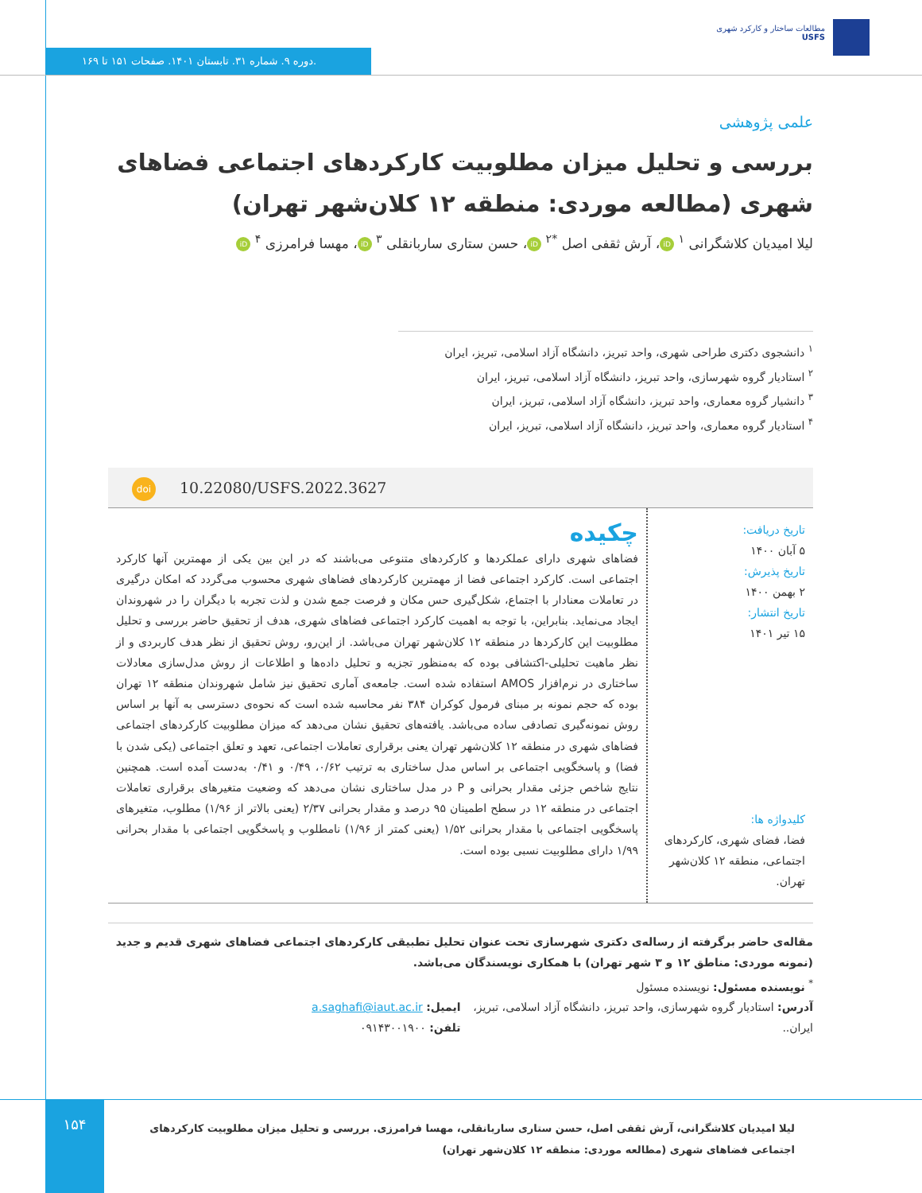مطالعات ساختار و کارکرد شهری
USFS
دوره ۹. شماره ۳۱. تابستان ۱۴۰۱. صفحات ۱۵۱ تا ۱۶۹.
علمی پژوهشی
بررسی و تحلیل میزان مطلوبیت کارکردهای اجتماعی فضاهای شهری (مطالعه موردی: منطقه ۱۲ کلان‌شهر تهران)
لیلا امیدیان کلاشگرانی <sup>۱</sup> iD ، آرش ثقفی اصل <sup>*۲</sup> iD ، حسن ستاری ساربانقلی <sup>۳</sup> iD ، مهسا فرامرزی <sup>۴</sup> iD
<sup>۱</sup> دانشجوی دکتری طراحی شهری، واحد تبریز، دانشگاه آزاد اسلامی، تبریز، ایران
<sup>۲</sup> استادیار گروه شهرسازی، واحد تبریز، دانشگاه آزاد اسلامی، تبریز، ایران
<sup>۳</sup> دانشیار گروه معماری، واحد تبریز، دانشگاه آزاد اسلامی، تبریز، ایران
<sup>۴</sup> استادیار گروه معماری، واحد تبریز، دانشگاه آزاد اسلامی، تبریز، ایران
doi 10.22080/USFS.2022.3627
تاریخ دریافت:
۵ آبان ۱۴۰۰
تاریخ پذیرش:
۲ بهمن ۱۴۰۰
تاریخ انتشار:
۱۵ تیر ۱۴۰۱
کلیدواژه ها:
فضا، فضای شهری، کارکردهای اجتماعی، منطقه ۱۲ کلان‌شهر تهران.
چکیده
فضاهای شهری دارای عملکردها و کارکردهای متنوعی می‌باشند که در این بین یکی از مهمترین آنها کارکرد اجتماعی است. کارکرد اجتماعی فضا از مهمترین کارکردهای فضاهای شهری محسوب می‌گردد که امکان درگیری در تعاملات معنادار با اجتماع، شکل‌گیری حس مکان و فرصت جمع شدن و لذت تجربه با دیگران را در شهروندان ایجاد می‌نماید. بنابراین، با توجه به اهمیت کارکرد اجتماعی فضاهای شهری، هدف از تحقیق حاضر بررسی و تحلیل مطلوبیت این کارکردها در منطقه ۱۲ کلان‌شهر تهران می‌باشد. از این‌رو، روش تحقیق از نظر هدف کاربردی و از نظر ماهیت تحلیلی-اکتشافی بوده که به‌منظور تجزیه و تحلیل داده‌ها و اطلاعات از روش مدل‌سازی معادلات ساختاری در نرم‌افزار AMOS استفاده شده است. جامعه‌ی آماری تحقیق نیز شامل شهروندان منطقه ۱۲ تهران بوده که حجم نمونه بر مبنای فرمول کوکران ۳۸۴ نفر محاسبه شده است که نحوه‌ی دسترسی به آنها بر اساس روش نمونه‌گیری تصادفی ساده می‌باشد. یافته‌های تحقیق نشان می‌دهد که میزان مطلوبیت کارکردهای اجتماعی فضاهای شهری در منطقه ۱۲ کلان‌شهر تهران یعنی برقراری تعاملات اجتماعی، تعهد و تعلق اجتماعی (یکی شدن با فضا) و پاسخگویی اجتماعی بر اساس مدل ساختاری به ترتیب ۰/۶۲، ۰/۴۹ و ۰/۴۱ به‌دست آمده است. همچنین نتایج شاخص جزئی مقدار بحرانی و P در مدل ساختاری نشان می‌دهد که وضعیت متغیرهای برقراری تعاملات اجتماعی در منطقه ۱۲ در سطح اطمینان ۹۵ درصد و مقدار بحرانی ۲/۳۷ (یعنی بالاتر از ۱/۹۶) مطلوب، متغیرهای پاسخگویی اجتماعی با مقدار بحرانی ۱/۵۲ (یعنی کمتر از ۱/۹۶) نامطلوب و پاسخگویی اجتماعی با مقدار بحرانی ۱/۹۹ دارای مطلوبیت نسبی بوده است.
مقاله‌ی حاضر برگرفته از رساله‌ی دکتری شهرسازی تحت عنوان تحلیل تطبیقی کارکردهای اجتماعی فضاهای شهری قدیم و جدید (نمونه موردی: مناطق ۱۲ و ۳ شهر تهران) با همکاری نویسندگان می‌باشد.
<sup>*</sup> نویسنده مسئول: نویسنده مسئول
آدرس: استادیار گروه شهرسازی، واحد تبریز، دانشگاه آزاد اسلامی، تبریز، ایران..
ایمیل: a.saghafi@iaut.ac.ir
تلفن: ۰۹۱۴۳۰۰۱۹۰۰
۱۵۴
لیلا امیدیان کلاشگرانی، آرش ثقفی اصل، حسن ستاری ساربانقلی، مهسا فرامرزی. بررسی و تحلیل میزان مطلوبیت کارکردهای اجتماعی فضاهای شهری (مطالعه موردی: منطقه ۱۲ کلان‌شهر تهران)